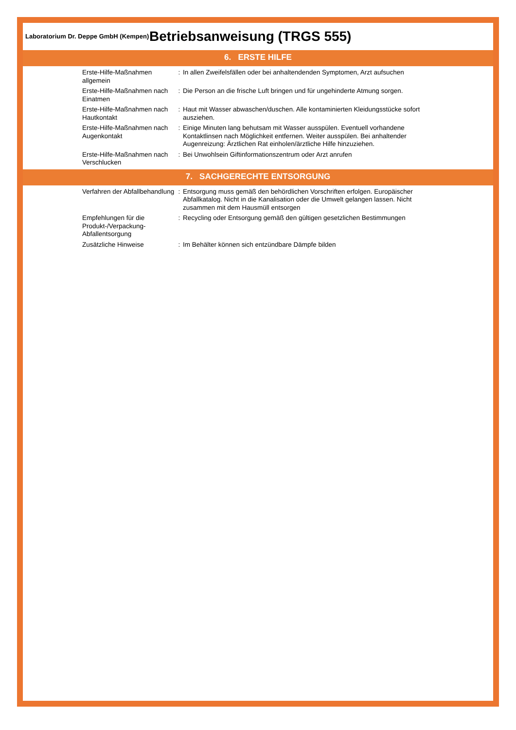Laboratorium Dr. Deppe GmbH (Kempen)
Betriebsanweisung (TRGS 555)
6. ERSTE HILFE
Erste-Hilfe-Maßnahmen allgemein
: In allen Zweifelsfällen oder bei anhaltendenden Symptomen, Arzt aufsuchen
Erste-Hilfe-Maßnahmen nach Einatmen
: Die Person an die frische Luft bringen und für ungehinderte Atmung sorgen.
Erste-Hilfe-Maßnahmen nach Hautkontakt
: Haut mit Wasser abwaschen/duschen. Alle kontaminierten Kleidungsstücke sofort ausziehen.
Erste-Hilfe-Maßnahmen nach Augenkontakt
: Einige Minuten lang behutsam mit Wasser ausspülen. Eventuell vorhandene Kontaktlinsen nach Möglichkeit entfernen. Weiter ausspülen. Bei anhaltender Augenreizung: Ärztlichen Rat einholen/ärztliche Hilfe hinzuziehen.
Erste-Hilfe-Maßnahmen nach Verschlucken
: Bei Unwohlsein Giftinformationszentrum oder Arzt anrufen
7. SACHGERECHTE ENTSORGUNG
Verfahren der Abfallbehandlung
: Entsorgung muss gemäß den behördlichen Vorschriften erfolgen. Europäischer Abfallkatalog. Nicht in die Kanalisation oder die Umwelt gelangen lassen. Nicht zusammen mit dem Hausmüll entsorgen
Empfehlungen für die Produkt-/Verpackung-Abfallentsorgung
: Recycling oder Entsorgung gemäß den gültigen gesetzlichen Bestimmungen
Zusätzliche Hinweise : Im Behälter können sich entzündbare Dämpfe bilden